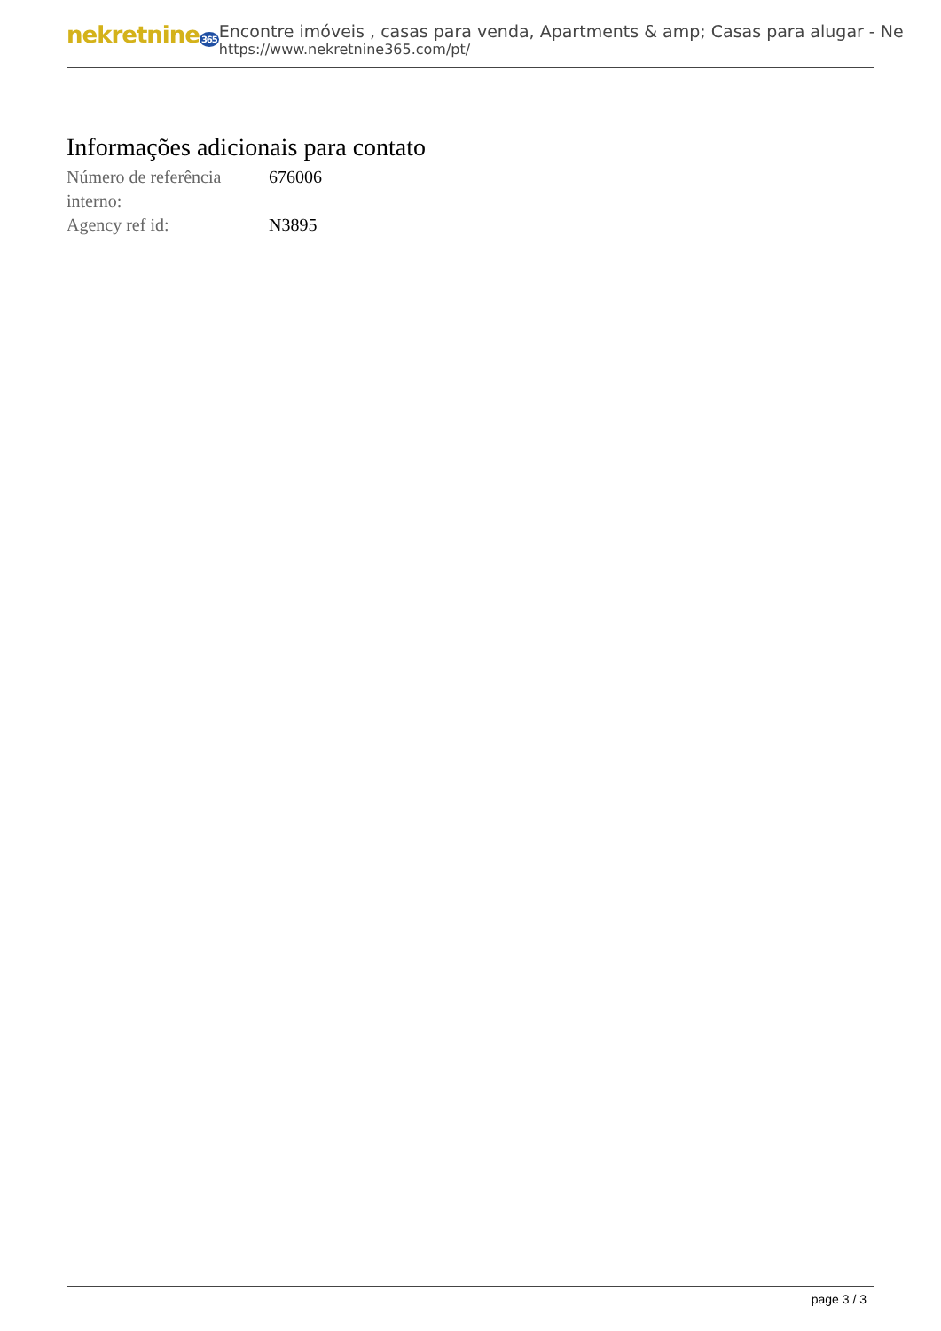nekretnine365
Encontre imóveis , casas para venda, Apartments & amp; Casas para alugar - Ne
https://www.nekretnine365.com/pt/
Informações adicionais para contato
| Número de referência interno: | 676006 |
| Agency ref id: | N3895 |
page 3 / 3